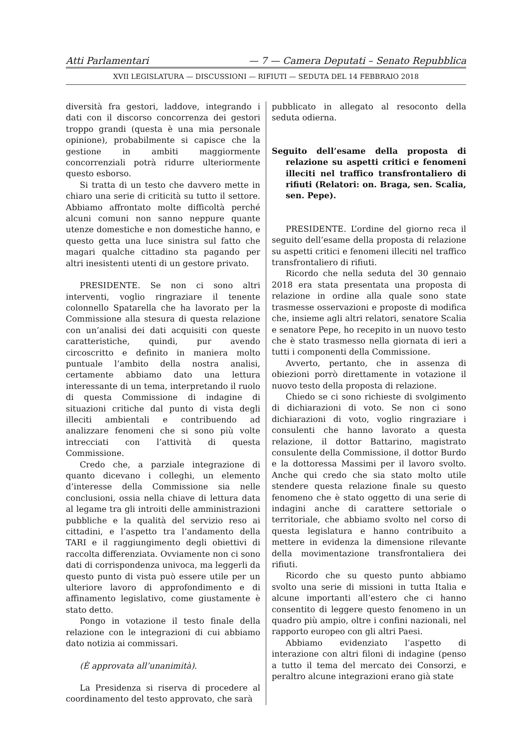Atti Parlamentari — 7 — Camera Deputati – Senato Repubblica
XVII LEGISLATURA — DISCUSSIONI — RIFIUTI — SEDUTA DEL 14 FEBBRAIO 2018
diversità fra gestori, laddove, integrando i dati con il discorso concorrenza dei gestori troppo grandi (questa è una mia personale opinione), probabilmente si capisce che la gestione in ambiti maggiormente concorrenziali potrà ridurre ulteriormente questo esborso.
Si tratta di un testo che davvero mette in chiaro una serie di criticità su tutto il settore. Abbiamo affrontato molte difficoltà perché alcuni comuni non sanno neppure quante utenze domestiche e non domestiche hanno, e questo getta una luce sinistra sul fatto che magari qualche cittadino sta pagando per altri inesistenti utenti di un gestore privato.
PRESIDENTE. Se non ci sono altri interventi, voglio ringraziare il tenente colonnello Spatarella che ha lavorato per la Commissione alla stesura di questa relazione con un’analisi dei dati acquisiti con queste caratteristiche, quindi, pur avendo circoscritto e definito in maniera molto puntuale l’ambito della nostra analisi, certamente abbiamo dato una lettura interessante di un tema, interpretando il ruolo di questa Commissione di indagine di situazioni critiche dal punto di vista degli illeciti ambientali e contribuendo ad analizzare fenomeni che si sono più volte intrecciati con l’attività di questa Commissione.
Credo che, a parziale integrazione di quanto dicevano i colleghi, un elemento d’interesse della Commissione sia nelle conclusioni, ossia nella chiave di lettura data al legame tra gli introiti delle amministrazioni pubbliche e la qualità del servizio reso ai cittadini, e l’aspetto tra l’andamento della TARI e il raggiungimento degli obiettivi di raccolta differenziata. Ovviamente non ci sono dati di corrispondenza univoca, ma leggerli da questo punto di vista può essere utile per un ulteriore lavoro di approfondimento e di affinamento legislativo, come giustamente è stato detto.
Pongo in votazione il testo finale della relazione con le integrazioni di cui abbiamo dato notizia ai commissari.
(È approvata all’unanimità).
La Presidenza si riserva di procedere al coordinamento del testo approvato, che sarà
pubblicato in allegato al resoconto della seduta odierna.
Seguito dell’esame della proposta di relazione su aspetti critici e fenomeni illeciti nel traffico transfrontaliero di rifiuti (Relatori: on. Braga, sen. Scalia, sen. Pepe).
PRESIDENTE. L’ordine del giorno reca il seguito dell’esame della proposta di relazione su aspetti critici e fenomeni illeciti nel traffico transfrontaliero di rifiuti.
Ricordo che nella seduta del 30 gennaio 2018 era stata presentata una proposta di relazione in ordine alla quale sono state trasmesse osservazioni e proposte di modifica che, insieme agli altri relatori, senatore Scalia e senatore Pepe, ho recepito in un nuovo testo che è stato trasmesso nella giornata di ieri a tutti i componenti della Commissione.
Avverto, pertanto, che in assenza di obiezioni porrò direttamente in votazione il nuovo testo della proposta di relazione.
Chiedo se ci sono richieste di svolgimento di dichiarazioni di voto. Se non ci sono dichiarazioni di voto, voglio ringraziare i consulenti che hanno lavorato a questa relazione, il dottor Battarino, magistrato consulente della Commissione, il dottor Burdo e la dottoressa Massimi per il lavoro svolto. Anche qui credo che sia stato molto utile stendere questa relazione finale su questo fenomeno che è stato oggetto di una serie di indagini anche di carattere settoriale o territoriale, che abbiamo svolto nel corso di questa legislatura e hanno contribuito a mettere in evidenza la dimensione rilevante della movimentazione transfrontaliera dei rifiuti.
Ricordo che su questo punto abbiamo svolto una serie di missioni in tutta Italia e alcune importanti all’estero che ci hanno consentito di leggere questo fenomeno in un quadro più ampio, oltre i confini nazionali, nel rapporto europeo con gli altri Paesi.
Abbiamo evidenziato l’aspetto di interazione con altri filoni di indagine (penso a tutto il tema del mercato dei Consorzi, e peraltro alcune integrazioni erano già state